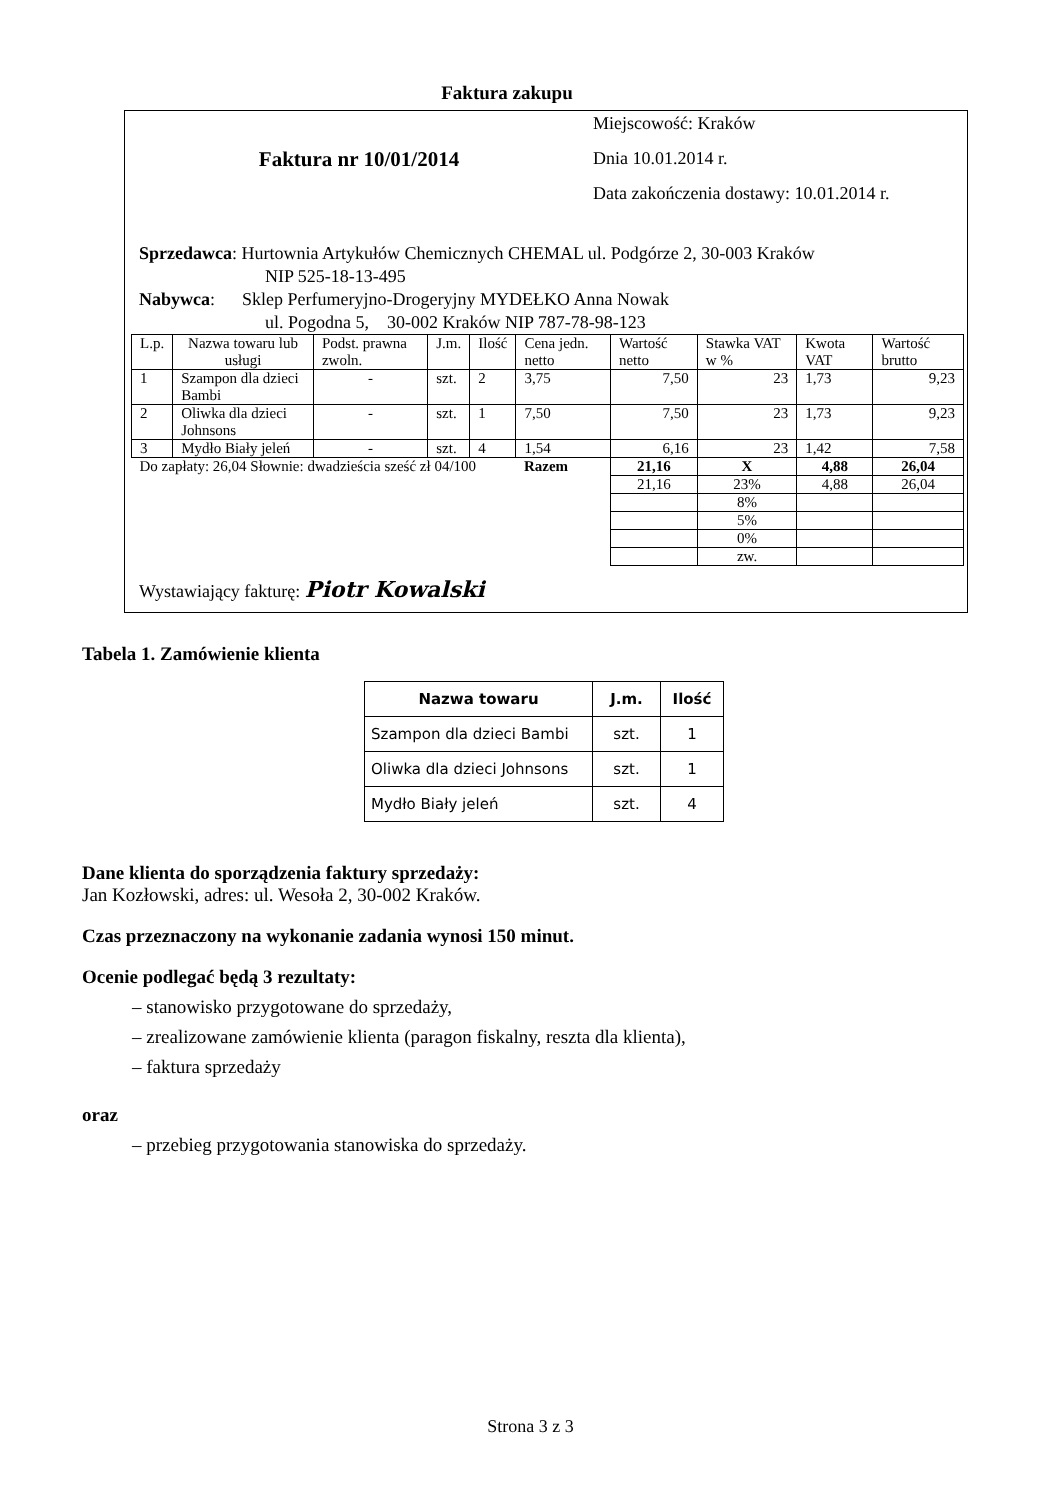Faktura zakupu
Faktura nr 10/01/2014
Miejscowość: Kraków
Dnia 10.01.2014 r.
Data zakończenia dostawy: 10.01.2014 r.
Sprzedawca: Hurtownia Artykułów Chemicznych CHEMAL ul. Podgórze 2, 30-003 Kraków
NIP 525-18-13-495
Nabywca: Sklep Perfumeryjno-Drogeryjny MYDEŁKO Anna Nowak
ul. Pogodna 5, 30-002 Kraków NIP 787-78-98-123
| L.p. | Nazwa towaru lub usługi | Podst. prawna zwoln. | J.m. | Ilość | Cena jedn. netto | Wartość netto | Stawka VAT w % | Kwota VAT | Wartość brutto |
| --- | --- | --- | --- | --- | --- | --- | --- | --- | --- |
| 1 | Szampon dla dzieci Bambi | - | szt. | 2 | 3,75 | 7,50 | 23 | 1,73 | 9,23 |
| 2 | Oliwka dla dzieci Johnsons | - | szt. | 1 | 7,50 | 7,50 | 23 | 1,73 | 9,23 |
| 3 | Mydło Biały jeleń | - | szt. | 4 | 1,54 | 6,16 | 23 | 1,42 | 7,58 |
| Do zapłaty: 26,04 Słownie: dwadzieścia sześć zł 04/100 | | | | | Razem | 21,16 | X | 4,88 | 26,04 |
| | | | | | | 21,16 | 23% | 4,88 | 26,04 |
| | | | | | | | 8% | | |
| | | | | | | | 5% | | |
| | | | | | | | 0% | | |
| | | | | | | | zw. | | |
Wystawiający fakturę: Piotr Kowalski
Tabela 1. Zamówienie klienta
| Nazwa towaru | J.m. | Ilość |
| --- | --- | --- |
| Szampon dla dzieci Bambi | szt. | 1 |
| Oliwka dla dzieci Johnsons | szt. | 1 |
| Mydło Biały jeleń | szt. | 4 |
Dane klienta do sporządzenia faktury sprzedaży:
Jan Kozłowski, adres: ul. Wesoła 2, 30-002 Kraków.
Czas przeznaczony na wykonanie zadania wynosi 150 minut.
Ocenie podlegać będą 3 rezultaty:
– stanowisko przygotowane do sprzedaży,
– zrealizowane zamówienie klienta (paragon fiskalny, reszta dla klienta),
– faktura sprzedaży
oraz
– przebieg przygotowania stanowiska do sprzedaży.
Strona 3 z 3